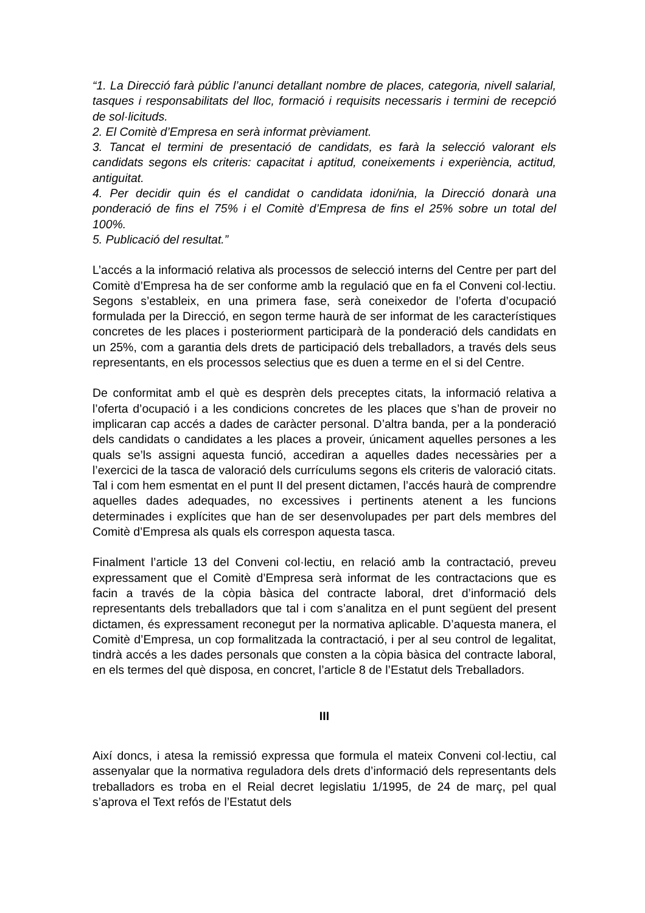“1. La Direcció farà públic l’anunci detallant nombre de places, categoria, nivell salarial, tasques i responsabilitats del lloc, formació i requisits necessaris i termini de recepció de sol·licituds.
2. El Comitè d’Empresa en serà informat prèviament.
3. Tancat el termini de presentació de candidats, es farà la selecció valorant els candidats segons els criteris: capacitat i aptitud, coneixements i experiència, actitud, antiguitat.
4. Per decidir quin és el candidat o candidata idoni/nia, la Direcció donarà una ponderació de fins el 75% i el Comitè d’Empresa de fins el 25% sobre un total del 100%.
5. Publicació del resultat.”
L’accés a la informació relativa als processos de selecció interns del Centre per part del Comitè d’Empresa ha de ser conforme amb la regulació que en fa el Conveni col·lectiu. Segons s’estableix, en una primera fase, serà coneixedor de l’oferta d’ocupació formulada per la Direcció, en segon terme haurà de ser informat de les característiques concretes de les places i posteriorment participarà de la ponderació dels candidats en un 25%, com a garantia dels drets de participació dels treballadors, a través dels seus representants, en els processos selectius que es duen a terme en el si del Centre.
De conformitat amb el què es desprèn dels preceptes citats, la informació relativa a l’oferta d’ocupació i a les condicions concretes de les places que s’han de proveir no implicaran cap accés a dades de caràcter personal. D’altra banda, per a la ponderació dels candidats o candidates a les places a proveir, únicament aquelles persones a les quals se’ls assigni aquesta funció, accediran a aquelles dades necessàries per a l’exercici de la tasca de valoració dels currículums segons els criteris de valoració citats. Tal i com hem esmentat en el punt II del present dictamen, l’accés haurà de comprendre aquelles dades adequades, no excessives i pertinents atenent a les funcions determinades i explícites que han de ser desenvolupades per part dels membres del Comitè d’Empresa als quals els correspon aquesta tasca.
Finalment l’article 13 del Conveni col·lectiu, en relació amb la contractació, preveu expressament que el Comitè d’Empresa serà informat de les contractacions que es facin a través de la còpia bàsica del contracte laboral, dret d’informació dels representants dels treballadors que tal i com s’analitza en el punt següent del present dictamen, és expressament reconegut per la normativa aplicable. D’aquesta manera, el Comitè d’Empresa, un cop formalitzada la contractació, i per al seu control de legalitat, tindrà accés a les dades personals que consten a la còpia bàsica del contracte laboral, en els termes del què disposa, en concret, l’article 8 de l’Estatut dels Treballadors.
III
Així doncs, i atesa la remissió expressa que formula el mateix Conveni col·lectiu, cal assenyalar que la normativa reguladora dels drets d’informació dels representants dels treballadors es troba en el Reial decret legislatiu 1/1995, de 24 de març, pel qual s’aprova el Text refós de l’Estatut dels